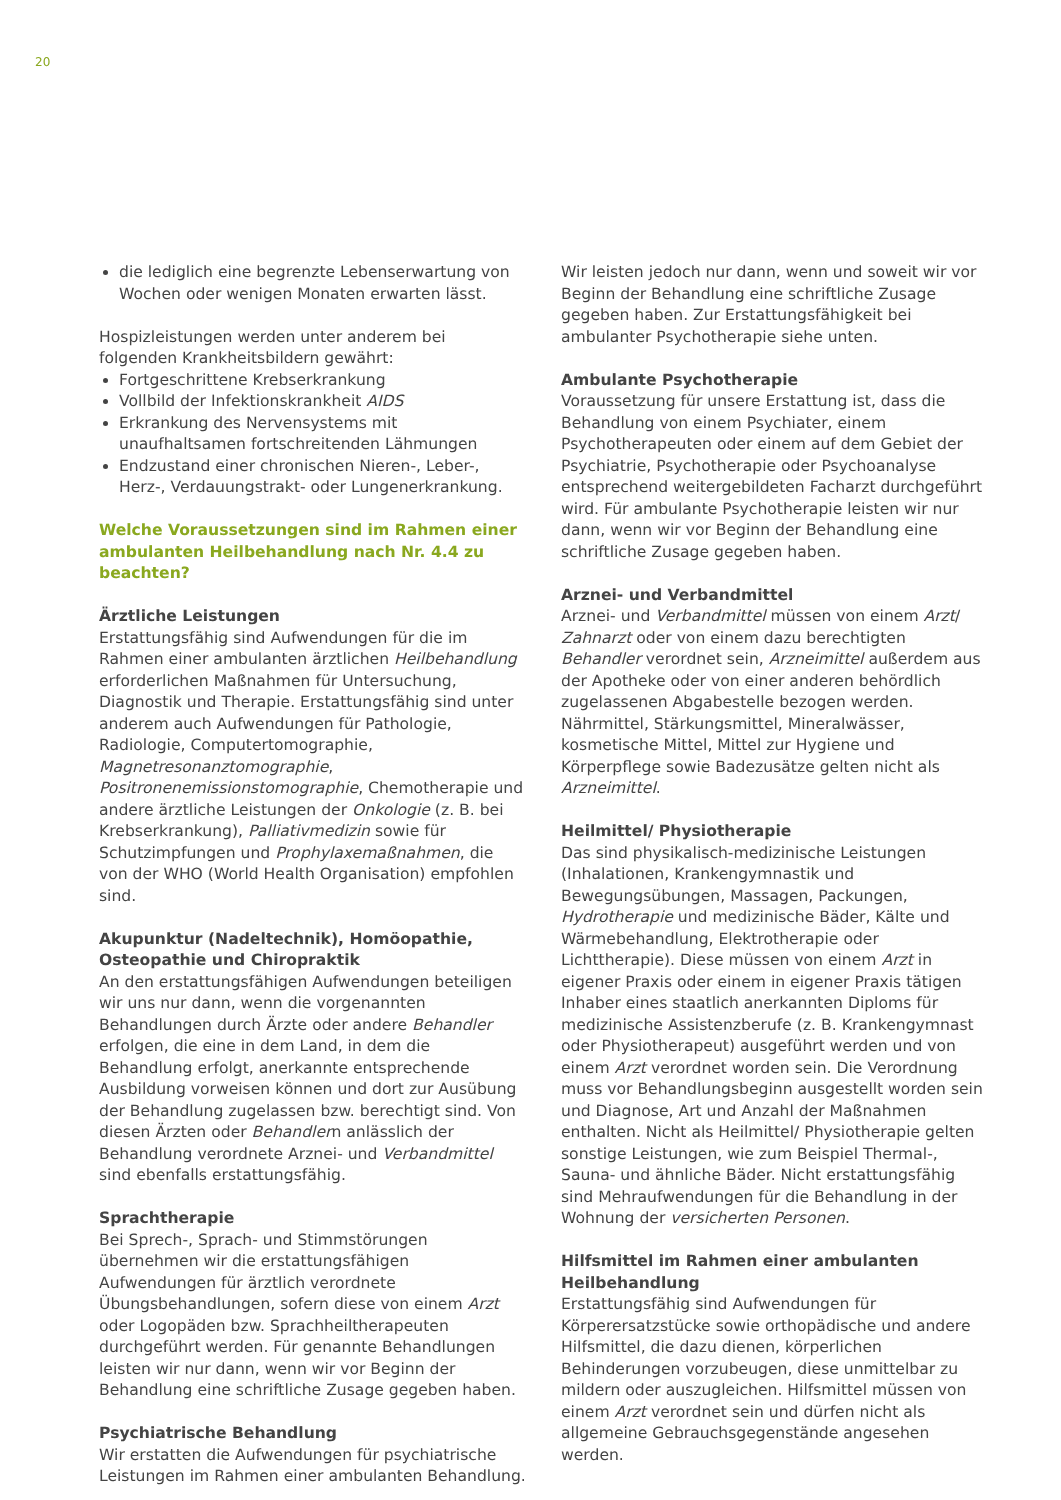20
die lediglich eine begrenzte Lebenserwartung von Wochen oder wenigen Monaten erwarten lässt.
Hospizleistungen werden unter anderem bei folgenden Krankheitsbildern gewährt:
Fortgeschrittene Krebserkrankung
Vollbild der Infektionskrankheit AIDS
Erkrankung des Nervensystems mit unaufhaltsamen fortschreitenden Lähmungen
Endzustand einer chronischen Nieren-, Leber-, Herz-, Verdauungstrakt- oder Lungenerkrankung.
Welche Voraussetzungen sind im Rahmen einer ambulanten Heilbehandlung nach Nr. 4.4 zu beachten?
Ärztliche Leistungen
Erstattungsfähig sind Aufwendungen für die im Rahmen einer ambulanten ärztlichen Heilbehandlung erforderlichen Maßnahmen für Untersuchung, Diagnostik und Therapie. Erstattungsfähig sind unter anderem auch Aufwendungen für Pathologie, Radiologie, Computertomographie, Magnetresonanztomographie, Positronenemissionstomographie, Chemotherapie und andere ärztliche Leistungen der Onkologie (z. B. bei Krebserkrankung), Palliativmedizin sowie für Schutzimpfungen und Prophylaxemaßnahmen, die von der WHO (World Health Organisation) empfohlen sind.
Akupunktur (Nadeltechnik), Homöopathie, Osteopathie und Chiropraktik
An den erstattungsfähigen Aufwendungen beteiligen wir uns nur dann, wenn die vorgenannten Behandlungen durch Ärzte oder andere Behandler erfolgen, die eine in dem Land, in dem die Behandlung erfolgt, anerkannte entsprechende Ausbildung vorweisen können und dort zur Ausübung der Behandlung zugelassen bzw. berechtigt sind. Von diesen Ärzten oder Behandlern anlässlich der Behandlung verordnete Arznei- und Verbandmittel sind ebenfalls erstattungsfähig.
Sprachtherapie
Bei Sprech-, Sprach- und Stimmstörungen übernehmen wir die erstattungsfähigen Aufwendungen für ärztlich verordnete Übungsbehandlungen, sofern diese von einem Arzt oder Logopäden bzw. Sprachheiltherapeuten durchgeführt werden. Für genannte Behandlungen leisten wir nur dann, wenn wir vor Beginn der Behandlung eine schriftliche Zusage gegeben haben.
Psychiatrische Behandlung
Wir erstatten die Aufwendungen für psychiatrische Leistungen im Rahmen einer ambulanten Behandlung.
Wir leisten jedoch nur dann, wenn und soweit wir vor Beginn der Behandlung eine schriftliche Zusage gegeben haben. Zur Erstattungsfähigkeit bei ambulanter Psychotherapie siehe unten.
Ambulante Psychotherapie
Voraussetzung für unsere Erstattung ist, dass die Behandlung von einem Psychiater, einem Psychotherapeuten oder einem auf dem Gebiet der Psychiatrie, Psychotherapie oder Psychoanalyse entsprechend weitergebildeten Facharzt durchgeführt wird. Für ambulante Psychotherapie leisten wir nur dann, wenn wir vor Beginn der Behandlung eine schriftliche Zusage gegeben haben.
Arznei- und Verbandmittel
Arznei- und Verbandmittel müssen von einem Arzt/ Zahnarzt oder von einem dazu berechtigten Behandler verordnet sein, Arzneimittel außerdem aus der Apotheke oder von einer anderen behördlich zugelassenen Abgabestelle bezogen werden. Nährmittel, Stärkungsmittel, Mineralwässer, kosmetische Mittel, Mittel zur Hygiene und Körperpflege sowie Badezusätze gelten nicht als Arzneimittel.
Heilmittel/ Physiotherapie
Das sind physikalisch-medizinische Leistungen (Inhalationen, Krankengymnastik und Bewegungsübungen, Massagen, Packungen, Hydrotherapie und medizinische Bäder, Kälte und Wärmebehandlung, Elektrotherapie oder Lichttherapie). Diese müssen von einem Arzt in eigener Praxis oder einem in eigener Praxis tätigen Inhaber eines staatlich anerkannten Diploms für medizinische Assistenzberufe (z. B. Krankengymnast oder Physiotherapeut) ausgeführt werden und von einem Arzt verordnet worden sein. Die Verordnung muss vor Behandlungsbeginn ausgestellt worden sein und Diagnose, Art und Anzahl der Maßnahmen enthalten. Nicht als Heilmittel/ Physiotherapie gelten sonstige Leistungen, wie zum Beispiel Thermal-, Sauna- und ähnliche Bäder. Nicht erstattungsfähig sind Mehraufwendungen für die Behandlung in der Wohnung der versicherten Personen.
Hilfsmittel im Rahmen einer ambulanten Heilbehandlung
Erstattungsfähig sind Aufwendungen für Körperersatzstücke sowie orthopädische und andere Hilfsmittel, die dazu dienen, körperlichen Behinderungen vorzubeugen, diese unmittelbar zu mildern oder auszugleichen. Hilfsmittel müssen von einem Arzt verordnet sein und dürfen nicht als allgemeine Gebrauchsgegenstände angesehen werden.